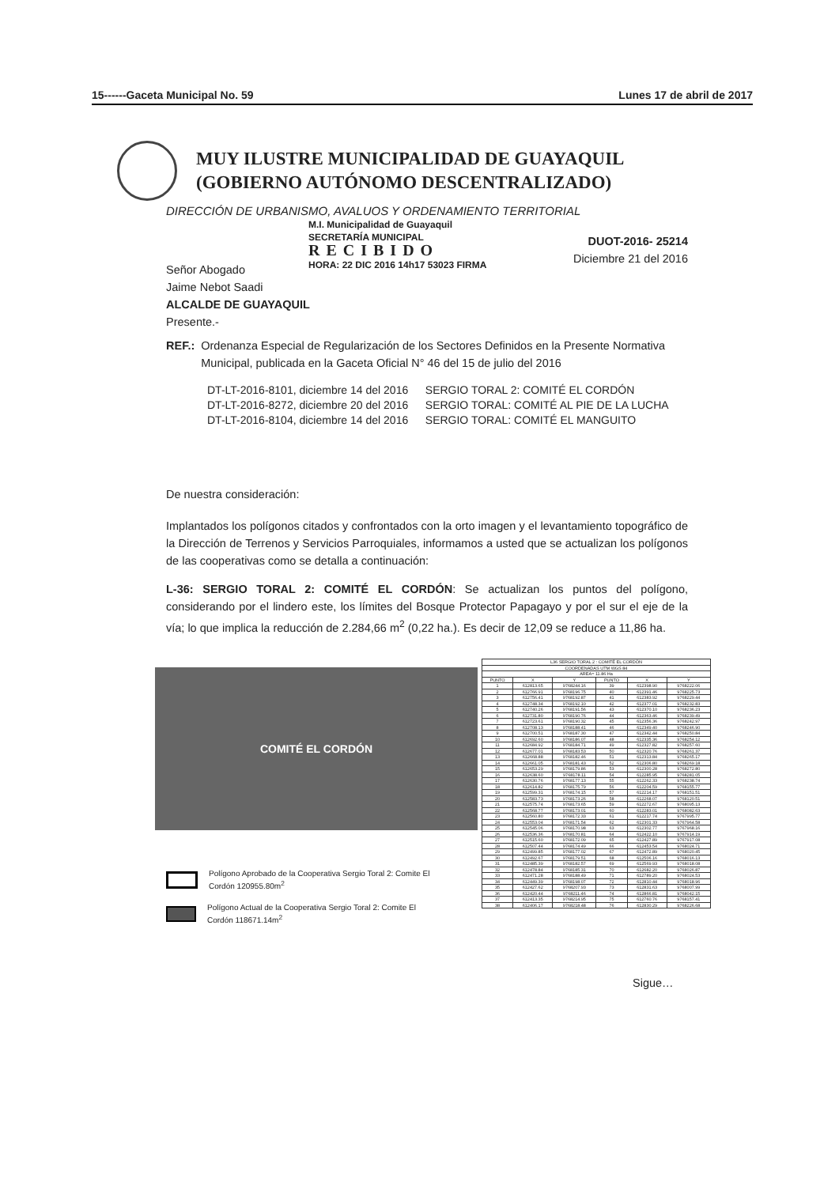15------Gaceta Municipal No. 59 Lunes 17 de abril de 2017
MUY ILUSTRE MUNICIPALIDAD DE GUAYAQUIL
(GOBIERNO AUTÓNOMO DESCENTRALIZADO)
DIRECCIÓN DE URBANISMO, AVALUOS Y ORDENAMIENTO TERRITORIAL
M.I. Municipalidad de Guayaquil
SECRETARÍA MUNICIPAL
RECIBIDO
HORA: 22 DIC 2016 14h17 53023 FIRMA
DUOT-2016- 25214
Diciembre 21 del 2016
Señor Abogado
Jaime Nebot Saadi
ALCALDE DE GUAYAQUIL
Presente.-
| REF.: | Ordenanza Especial de Regularización de los Sectores Definidos en la Presente Normativa Municipal, publicada en la Gaceta Oficial N° 46 del 15 de julio del 2016 |
| DT-LT-2016-8101, diciembre 14 del 2016 | SERGIO TORAL 2: COMITÉ EL CORDÓN |
| DT-LT-2016-8272, diciembre 20 del 2016 | SERGIO TORAL: COMITÉ AL PIE DE LA LUCHA |
| DT-LT-2016-8104, diciembre 14 del 2016 | SERGIO TORAL: COMITÉ EL MANGUITO |
De nuestra consideración:
Implantados los polígonos citados y confrontados con la orto imagen y el levantamiento topográfico de la Dirección de Terrenos y Servicios Parroquiales, informamos a usted que se actualizan los polígonos de las cooperativas como se detalla a continuación:
L-36: SERGIO TORAL 2: COMITÉ EL CORDÓN: Se actualizan los puntos del polígono, considerando por el lindero este, los límites del Bosque Protector Papagayo y por el sur el eje de la vía; lo que implica la reducción de 2.284,66 m<sup>2</sup> (0,22 ha.). Es decir de 12,09 se reduce a 11,86 ha.
COMITÉ EL CORDÓN
| L36 SERGIO TORAL 2 : COMITÉ EL CORDÓN | | | | | |
| --- | --- | --- | --- | --- | --- |
| COORDENADAS UTM WGS 84 | | | | | |
| AREA= 11.86 Ha | | | | | |
| PUNTO | X | Y | PUNTO | X | Y |
| 1 | 612813.65 | 9768244.16 | 39 | 612398.90 | 9768222.06 |
| 2 | 612766.91 | 9768196.75 | 40 | 612391.46 | 9768225.73 |
| 3 | 612756.41 | 9768192.87 | 41 | 612383.92 | 9768229.44 |
| 4 | 612748.34 | 9768192.10 | 42 | 612377.01 | 9768232.83 |
| 5 | 612740.26 | 9768191.56 | 43 | 612370.10 | 9768236.23 |
| 6 | 612731.80 | 9768190.76 | 44 | 612363.46 | 9768239.49 |
| 7 | 612723.61 | 9768190.32 | 45 | 612356.36 | 9768242.97 |
| 8 | 612708.13 | 9768188.41 | 46 | 612349.40 | 9768246.90 |
| 9 | 612700.51 | 9768187.30 | 47 | 612342.44 | 9768250.84 |
| 10 | 612692.60 | 9768186.07 | 48 | 612335.36 | 9768254.12 |
| 11 | 612684.92 | 9768184.71 | 49 | 612327.82 | 9768257.60 |
| 12 | 612677.01 | 9768183.53 | 50 | 612320.76 | 9768261.37 |
| 13 | 612668.88 | 9768182.46 | 51 | 612313.84 | 9768265.17 |
| 14 | 612661.05 | 9768181.43 | 52 | 612306.80 | 9768269.18 |
| 15 | 612653.29 | 9768179.86 | 53 | 612300.28 | 9768272.80 |
| 16 | 612638.60 | 9768178.11 | 54 | 612285.95 | 9768281.05 |
| 17 | 612630.76 | 9768177.13 | 55 | 612262.33 | 9768238.74 |
| 18 | 612614.82 | 9768175.79 | 56 | 612204.59 | 9768155.77 |
| 19 | 612599.31 | 9768174.15 | 57 | 612214.17 | 9768151.51 |
| 20 | 612583.73 | 9768173.26 | 58 | 612268.07 | 9768120.51 |
| 21 | 612575.74 | 9768173.65 | 59 | 612272.67 | 9768095.13 |
| 22 | 612568.77 | 9768173.01 | 60 | 612283.01 | 9768082.63 |
| 23 | 612560.80 | 9768172.33 | 61 | 612217.74 | 9767995.77 |
| 24 | 612553.04 | 9768171.54 | 62 | 612301.33 | 9767964.58 |
| 25 | 612545.06 | 9768170.98 | 63 | 612302.77 | 9767968.16 |
| 26 | 612536.36 | 9768170.81 | 64 | 612422.10 | 9767914.19 |
| 27 | 612515.60 | 9768172.09 | 65 | 612427.89 | 9767917.08 |
| 28 | 612507.44 | 9768174.49 | 66 | 612453.54 | 9768024.71 |
| 29 | 612499.85 | 9768177.02 | 67 | 612472.89 | 9768020.45 |
| 30 | 612492.67 | 9768179.51 | 68 | 612506.16 | 9768016.13 |
| 31 | 612485.39 | 9768182.57 | 69 | 612569.93 | 9768018.08 |
| 32 | 612478.84 | 9768185.31 | 70 | 612682.20 | 9768026.87 |
| 33 | 612471.28 | 9768188.49 | 71 | 612789.20 | 9768024.53 |
| 34 | 612449.39 | 9768198.07 | 72 | 612810.44 | 9768018.96 |
| 35 | 612427.62 | 9768207.93 | 73 | 612831.63 | 9768007.99 |
| 36 | 612420.44 | 9768211.46 | 74 | 612866.81 | 9768042.15 |
| 37 | 612413.35 | 9768214.95 | 75 | 612760.76 | 9768157.41 |
| 38 | 612406.17 | 9768218.48 | 76 | 612830.29 | 9768226.68 |
Polígono Aprobado de la Cooperativa Sergio Toral 2: Comite El
Cordón 120955.80m<sup>2</sup>
Polígono Actual de la Cooperativa Sergio Toral 2: Comite El
Cordón 118671.14m<sup>2</sup>
Sigue…